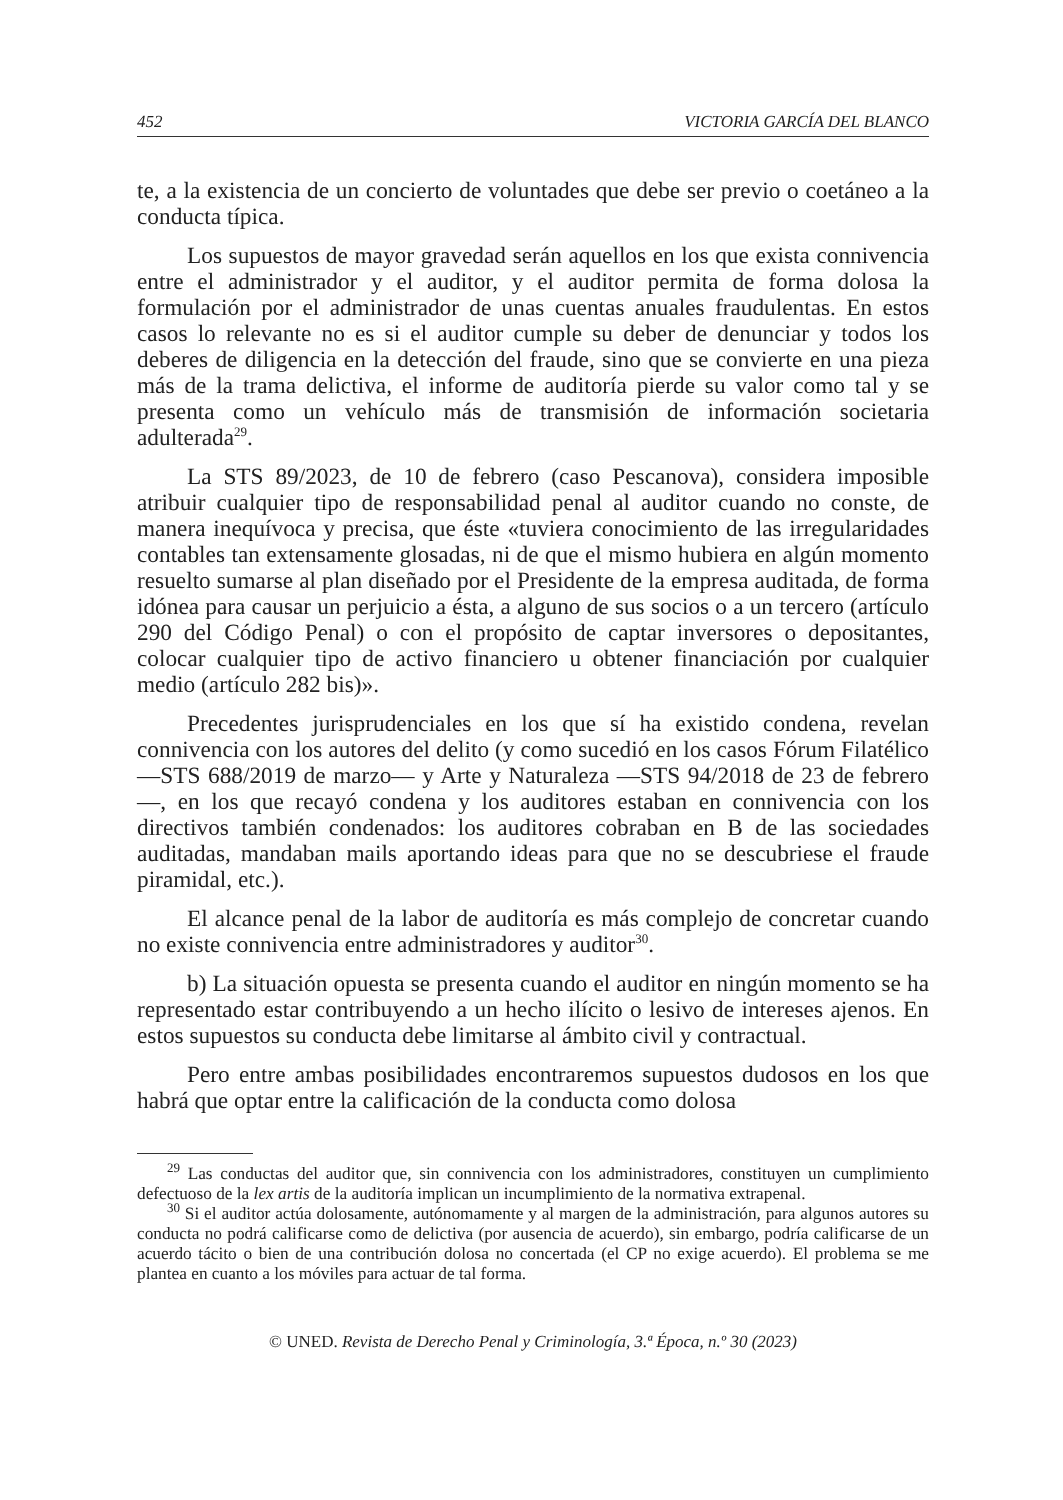452 VICTORIA GARCÍA DEL BLANCO
te, a la existencia de un concierto de voluntades que debe ser previo o coetáneo a la conducta típica.
Los supuestos de mayor gravedad serán aquellos en los que exista connivencia entre el administrador y el auditor, y el auditor permita de forma dolosa la formulación por el administrador de unas cuentas anuales fraudulentas. En estos casos lo relevante no es si el auditor cumple su deber de denunciar y todos los deberes de diligencia en la detección del fraude, sino que se convierte en una pieza más de la trama delictiva, el informe de auditoría pierde su valor como tal y se presenta como un vehículo más de transmisión de información societaria adulterada<sup>29</sup>.
La STS 89/2023, de 10 de febrero (caso Pescanova), considera imposible atribuir cualquier tipo de responsabilidad penal al auditor cuando no conste, de manera inequívoca y precisa, que éste «tuviera conocimiento de las irregularidades contables tan extensamente glosadas, ni de que el mismo hubiera en algún momento resuelto sumarse al plan diseñado por el Presidente de la empresa auditada, de forma idónea para causar un perjuicio a ésta, a alguno de sus socios o a un tercero (artículo 290 del Código Penal) o con el propósito de captar inversores o depositantes, colocar cualquier tipo de activo financiero u obtener financiación por cualquier medio (artículo 282 bis)».
Precedentes jurisprudenciales en los que sí ha existido condena, revelan connivencia con los autores del delito (y como sucedió en los casos Fórum Filatélico —STS 688/2019 de marzo— y Arte y Naturaleza —STS 94/2018 de 23 de febrero—, en los que recayó condena y los auditores estaban en connivencia con los directivos también condenados: los auditores cobraban en B de las sociedades auditadas, mandaban mails aportando ideas para que no se descubriese el fraude piramidal, etc.).
El alcance penal de la labor de auditoría es más complejo de concretar cuando no existe connivencia entre administradores y auditor<sup>30</sup>.
b) La situación opuesta se presenta cuando el auditor en ningún momento se ha representado estar contribuyendo a un hecho ilícito o lesivo de intereses ajenos. En estos supuestos su conducta debe limitarse al ámbito civil y contractual.
Pero entre ambas posibilidades encontraremos supuestos dudosos en los que habrá que optar entre la calificación de la conducta como dolosa
<sup>29</sup> Las conductas del auditor que, sin connivencia con los administradores, constituyen un cumplimiento defectuoso de la lex artis de la auditoría implican un incumplimiento de la normativa extrapenal.
<sup>30</sup> Si el auditor actúa dolosamente, autónomamente y al margen de la administración, para algunos autores su conducta no podrá calificarse como de delictiva (por ausencia de acuerdo), sin embargo, podría calificarse de un acuerdo tácito o bien de una contribución dolosa no concertada (el CP no exige acuerdo). El problema se me plantea en cuanto a los móviles para actuar de tal forma.
© UNED. Revista de Derecho Penal y Criminología, 3.ª Época, n.º 30 (2023)